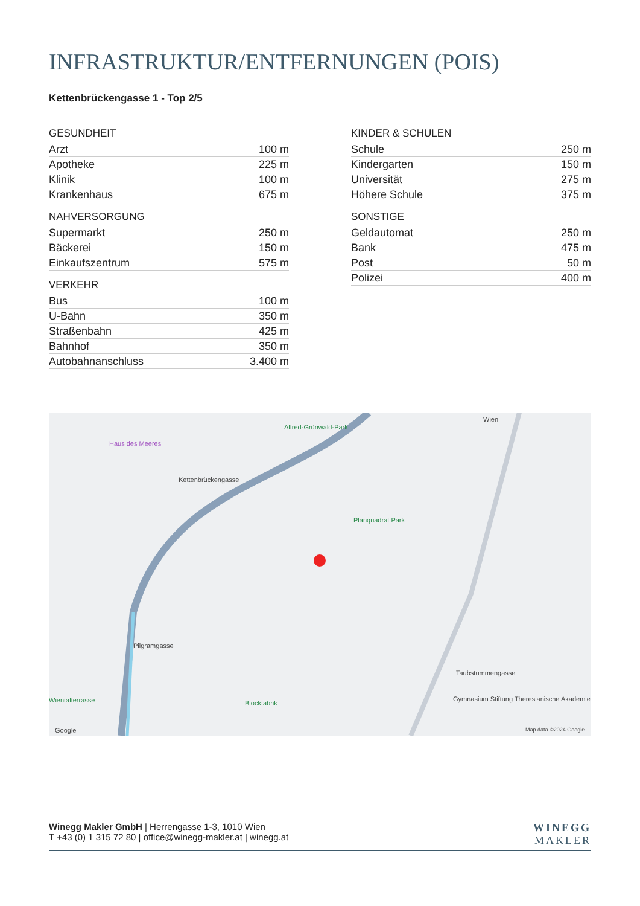INFRASTRUKTUR/ENTFERNUNGEN (POIS)
Kettenbrückengasse 1 - Top 2/5
GESUNDHEIT
| Arzt | 100 m |
| Apotheke | 225 m |
| Klinik | 100 m |
| Krankenhaus | 675 m |
NAHVERSORGUNG
| Supermarkt | 250 m |
| Bäckerei | 150 m |
| Einkaufszentrum | 575 m |
VERKEHR
| Bus | 100 m |
| U-Bahn | 350 m |
| Straßenbahn | 425 m |
| Bahnhof | 350 m |
| Autobahnanschluss | 3.400 m |
KINDER & SCHULEN
| Schule | 250 m |
| Kindergarten | 150 m |
| Universität | 275 m |
| Höhere Schule | 375 m |
SONSTIGE
| Geldautomat | 250 m |
| Bank | 475 m |
| Post | 50 m |
| Polizei | 400 m |
Haus des Meeres
Alfred-Grünwald-Park
Kettenbrückengasse
Planquadrat Park
Wien
Pilgramgasse
Taubstummengasse
Gymnasium Stiftung Theresianische Akademie Wientalterrasse Blockfabrik
Google Map data ©2024 Google
Winegg Makler GmbH | Herrengasse 1-3, 1010 Wien
T +43 (0) 1 315 72 80 | office@winegg-makler.at | winegg.at
WINEGG
MAKLER